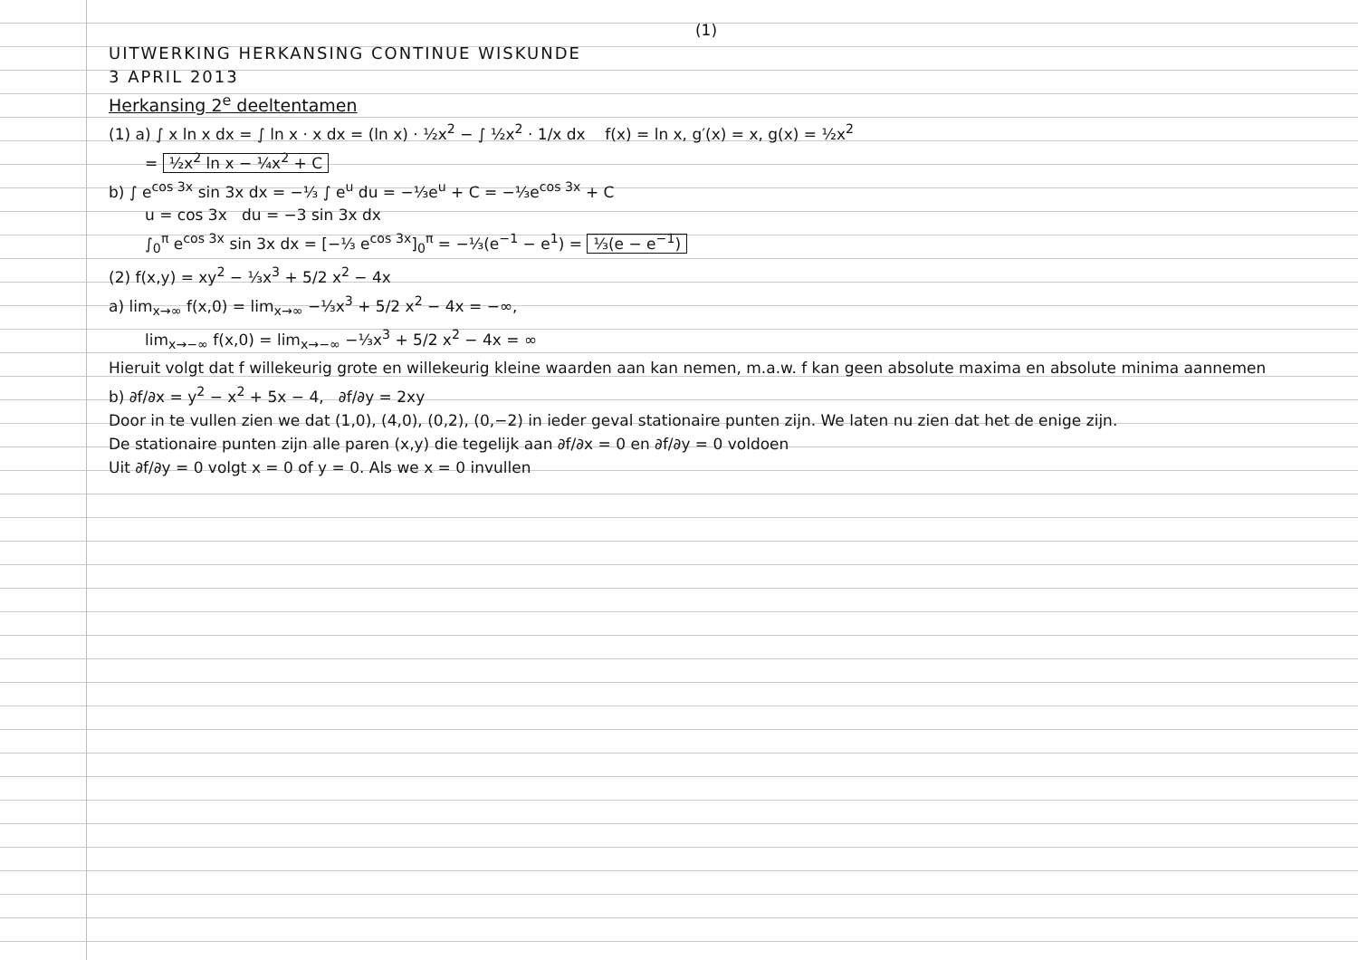(1)
UITWERKING HERKANSING CONTINUE WISKUNDE
3 APRIL 2013
Herkansing 2<sup>e</sup> deeltentamen
(1) a) ∫ x ln x dx = ∫ ln x · x dx = (ln x) · ½x<sup>2</sup> − ∫ ½x<sup>2</sup> · 1/x dx f(x) = ln x, g′(x) = x, g(x) = ½x<sup>2</sup>
= ½x<sup>2</sup> ln x − ¼x<sup>2</sup> + C
b) ∫ e<sup>cos 3x</sup> sin 3x dx = −⅓ ∫ e<sup>u</sup> du = −⅓e<sup>u</sup> + C = −⅓e<sup>cos 3x</sup> + C
u = cos 3x du = −3 sin 3x dx
∫<sub>0</sub><sup>π</sup> e<sup>cos 3x</sup> sin 3x dx = [−⅓ e<sup>cos 3x</sup>]<sub>0</sub><sup>π</sup> = −⅓(e<sup>−1</sup> − e<sup>1</sup>) = ⅓(e − e<sup>−1</sup>)
(2) f(x,y) = xy<sup>2</sup> − ⅓x<sup>3</sup> + 5/2 x<sup>2</sup> − 4x
a) lim<sub>x→∞</sub> f(x,0) = lim<sub>x→∞</sub> −⅓x<sup>3</sup> + 5/2 x<sup>2</sup> − 4x = −∞,
lim<sub>x→−∞</sub> f(x,0) = lim<sub>x→−∞</sub> −⅓x<sup>3</sup> + 5/2 x<sup>2</sup> − 4x = ∞
Hieruit volgt dat f willekeurig grote en willekeurig kleine waarden aan kan nemen, m.a.w. f kan geen absolute maxima en absolute minima aannemen
b) ∂f/∂x = y<sup>2</sup> − x<sup>2</sup> + 5x − 4, ∂f/∂y = 2xy
Door in te vullen zien we dat (1,0), (4,0), (0,2), (0,−2) in ieder geval stationaire punten zijn. We laten nu zien dat het de enige zijn.
De stationaire punten zijn alle paren (x,y) die tegelijk aan ∂f/∂x = 0 en ∂f/∂y = 0 voldoen
Uit ∂f/∂y = 0 volgt x = 0 of y = 0. Als we x = 0 invullen